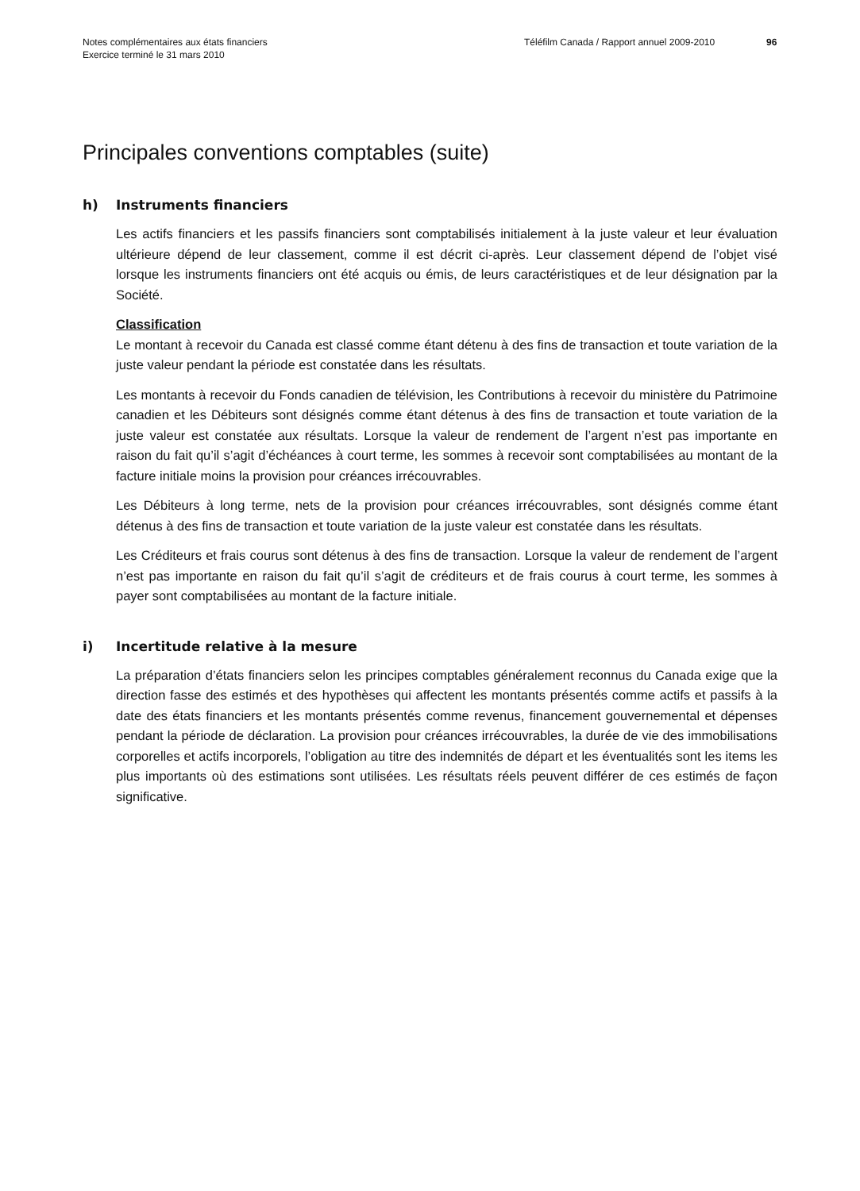Notes complémentaires aux états financiers
Exercice terminé le 31 mars 2010
Téléfilm Canada / Rapport annuel 2009-2010 96
Principales conventions comptables (suite)
h) Instruments financiers
Les actifs financiers et les passifs financiers sont comptabilisés initialement à la juste valeur et leur évaluation ultérieure dépend de leur classement, comme il est décrit ci-après. Leur classement dépend de l’objet visé lorsque les instruments financiers ont été acquis ou émis, de leurs caractéristiques et de leur désignation par la Société.
Classification
Le montant à recevoir du Canada est classé comme étant détenu à des fins de transaction et toute variation de la juste valeur pendant la période est constatée dans les résultats.
Les montants à recevoir du Fonds canadien de télévision, les Contributions à recevoir du ministère du Patrimoine canadien et les Débiteurs sont désignés comme étant détenus à des fins de transaction et toute variation de la juste valeur est constatée aux résultats. Lorsque la valeur de rendement de l’argent n’est pas importante en raison du fait qu’il s’agit d’échéances à court terme, les sommes à recevoir sont comptabilisées au montant de la facture initiale moins la provision pour créances irrécouvrables.
Les Débiteurs à long terme, nets de la provision pour créances irrécouvrables, sont désignés comme étant détenus à des fins de transaction et toute variation de la juste valeur est constatée dans les résultats.
Les Créditeurs et frais courus sont détenus à des fins de transaction. Lorsque la valeur de rendement de l’argent n’est pas importante en raison du fait qu’il s’agit de créditeurs et de frais courus à court terme, les sommes à payer sont comptabilisées au montant de la facture initiale.
i) Incertitude relative à la mesure
La préparation d’états financiers selon les principes comptables généralement reconnus du Canada exige que la direction fasse des estimés et des hypothèses qui affectent les montants présentés comme actifs et passifs à la date des états financiers et les montants présentés comme revenus, financement gouvernemental et dépenses pendant la période de déclaration. La provision pour créances irrécouvrables, la durée de vie des immobilisations corporelles et actifs incorporels, l’obligation au titre des indemnités de départ et les éventualités sont les items les plus importants où des estimations sont utilisées. Les résultats réels peuvent différer de ces estimés de façon significative.